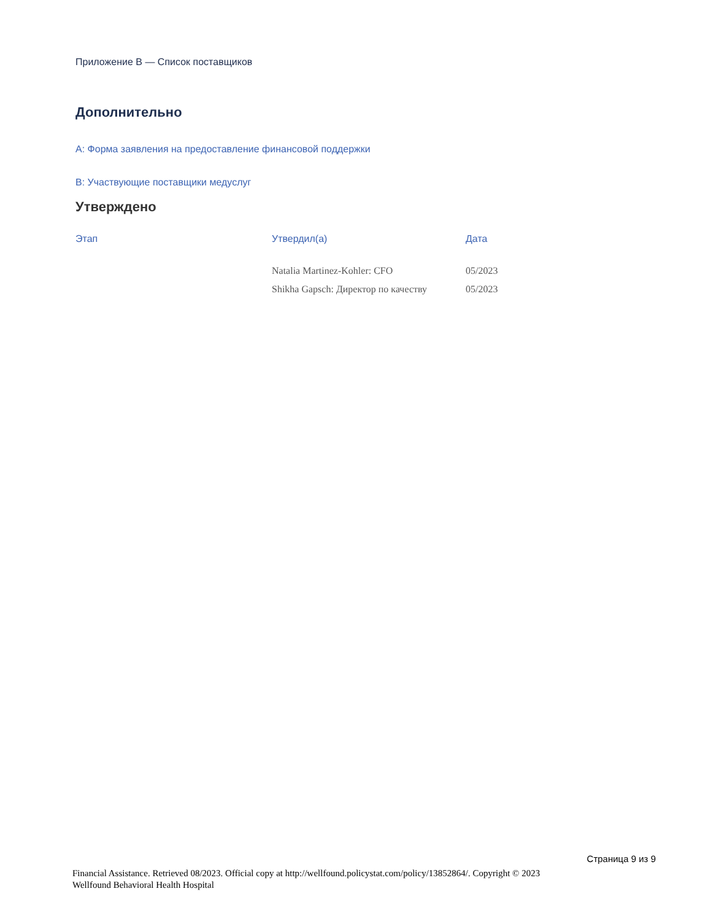Приложение B — Список поставщиков
Дополнительно
A: Форма заявления на предоставление финансовой поддержки
B: Участвующие поставщики медуслуг
Утверждено
| Этап | Утвердил(а) | Дата |
| --- | --- | --- |
| | Natalia Martinez-Kohler: CFO | 05/2023 |
| | Shikha Gapsch: Директор по качеству | 05/2023 |
Страница 9 из 9
Financial Assistance. Retrieved 08/2023. Official copy at http://wellfound.policystat.com/policy/13852864/. Copyright © 2023 Wellfound Behavioral Health Hospital